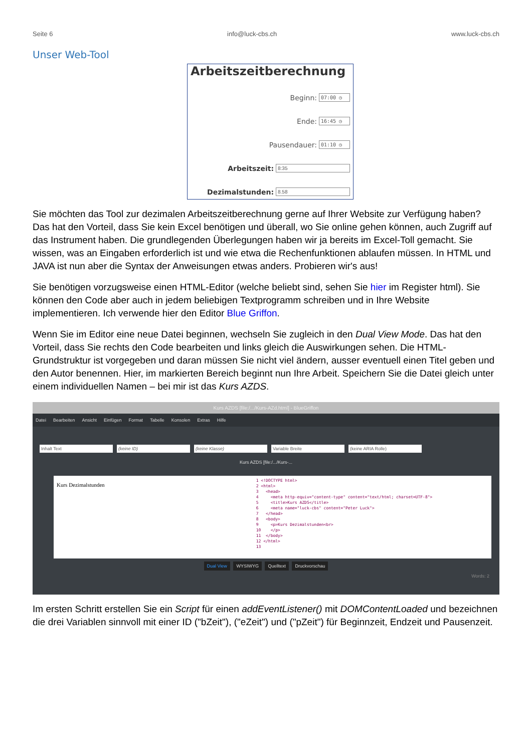Seite 6 info@luck-cbs.ch www.luck-cbs.ch
Unser Web-Tool
Arbeitszeitberechnung
Beginn: 07:00 ◷
Ende: 16:45 ◷
Pausendauer: 01:10 ◷
Arbeitszeit: 8:35
Dezimalstunden: 8.58
Sie möchten das Tool zur dezimalen Arbeitszeitberechnung gerne auf Ihrer Website zur Verfügung haben? Das hat den Vorteil, dass Sie kein Excel benötigen und überall, wo Sie online gehen können, auch Zugriff auf das Instrument haben. Die grundlegenden Überlegungen haben wir ja bereits im Excel-Toll gemacht. Sie wissen, was an Eingaben erforderlich ist und wie etwa die Rechenfunktionen ablaufen müssen. In HTML und JAVA ist nun aber die Syntax der Anweisungen etwas anders. Probieren wir's aus!
Sie benötigen vorzugsweise einen HTML-Editor (welche beliebt sind, sehen Sie hier im Register html). Sie können den Code aber auch in jedem beliebigen Textprogramm schreiben und in Ihre Website implementieren. Ich verwende hier den Editor Blue Griffon.
Wenn Sie im Editor eine neue Datei beginnen, wechseln Sie zugleich in den Dual View Mode. Das hat den Vorteil, dass Sie rechts den Code bearbeiten und links gleich die Auswirkungen sehen. Die HTML-Grundstruktur ist vorgegeben und daran müssen Sie nicht viel ändern, ausser eventuell einen Titel geben und den Autor benennen. Hier, im markierten Bereich beginnt nun Ihre Arbeit. Speichern Sie die Datei gleich unter einem individuellen Namen – bei mir ist das Kurs AZDS.
Kurs AZDS [file:/.../Kurs-AZd.html] - BlueGriffon
Datei Bearbeiten Ansicht Einfügen Format Tabelle Konsolen Extras Hilfe
Inhalt Text (keine ID) (keine Klasse) Variable Breite (keine ARIA Rolle)
Kurs AZDS [file:/.../Kurs-...
Kurs Dezimalstunden
1 <!DOCTYPE html> 2 <html> 3 <head> 4 <meta http-equiv="content-type" content="text/html; charset=UTF-8"> 5 <title>Kurs AZDS</title> 6 <meta name="luck-cbs" content="Peter Luck"> 7 </head> 8 <body> 9 <p>Kurs Dezimalstunden<br> 10 </p> 11 </body> 12 </html> 13
Dual View WYSIWYG Quelltext Druckvorschau
Words: 2
Im ersten Schritt erstellen Sie ein Script für einen addEventListener() mit DOMContentLoaded und bezeichnen die drei Variablen sinnvoll mit einer ID ("bZeit"), ("eZeit") und ("pZeit") für Beginnzeit, Endzeit und Pausenzeit.